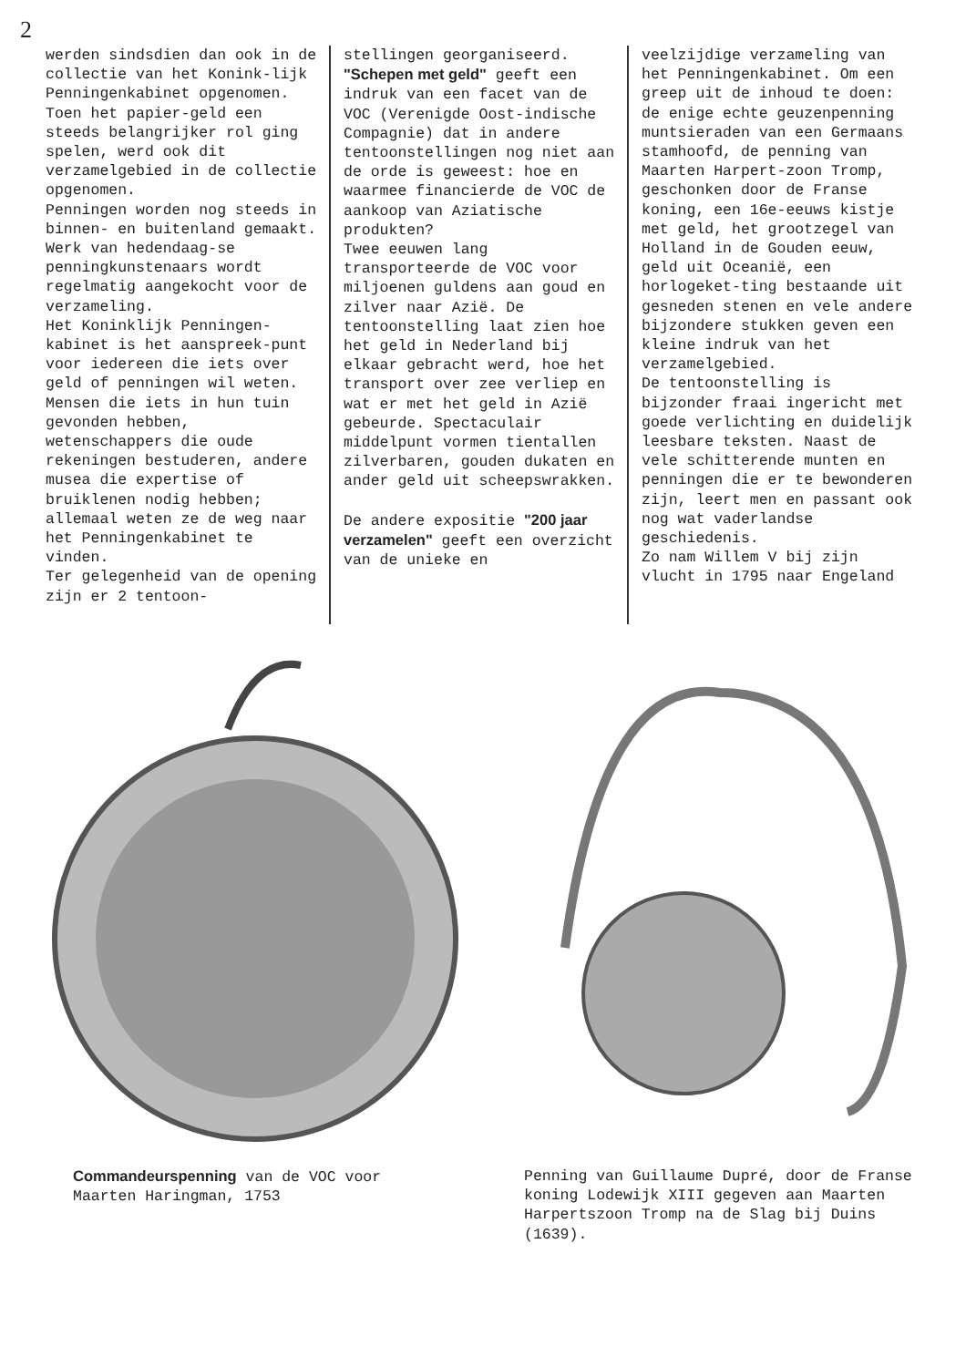2
werden sindsdien dan ook in de collectie van het Konink-lijk Penningenkabinet opgenomen. Toen het papier-geld een steeds belangrijker rol ging spelen, werd ook dit verzamelgebied in de collectie opgenomen.
Penningen worden nog steeds in binnen- en buitenland gemaakt. Werk van hedendaag-se penningkunstenaars wordt regelmatig aangekocht voor de verzameling.
Het Koninklijk Penningen-kabinet is het aanspreek-punt voor iedereen die iets over geld of penningen wil weten. Mensen die iets in hun tuin gevonden hebben, wetenschappers die oude rekeningen bestuderen, andere musea die expertise of bruiklenen nodig hebben; allemaal weten ze de weg naar het Penningenkabinet te vinden.
Ter gelegenheid van de opening zijn er 2 tentoon-
stellingen georganiseerd. "Schepen met geld" geeft een indruk van een facet van de VOC (Verenigde Oost-indische Compagnie) dat in andere tentoonstellingen nog niet aan de orde is geweest: hoe en waarmee financierde de VOC de aankoop van Aziatische produkten?
Twee eeuwen lang transporteerde de VOC voor miljoenen guldens aan goud en zilver naar Azië. De tentoonstelling laat zien hoe het geld in Nederland bij elkaar gebracht werd, hoe het transport over zee verliep en wat er met het geld in Azië gebeurde. Spectaculair middelpunt vormen tientallen zilverbaren, gouden dukaten en ander geld uit scheepswrakken.
De andere expositie "200 jaar verzamelen" geeft een overzicht van de unieke en
veelzijdige verzameling van het Penningenkabinet. Om een greep uit de inhoud te doen: de enige echte geuzenpenning muntsieraden van een Germaans stamhoofd, de penning van Maarten Harpert-zoon Tromp, geschonken door de Franse koning, een 16e-eeuws kistje met geld, het grootzegel van Holland in de Gouden eeuw, geld uit Oceanië, een horlogeket-ting bestaande uit gesneden stenen en vele andere bijzondere stukken geven een kleine indruk van het verzamelgebied.
De tentoonstelling is bijzonder fraai ingericht met goede verlichting en duidelijk leesbare teksten. Naast de vele schitterende munten en penningen die er te bewonderen zijn, leert men en passant ook nog wat vaderlandse geschiedenis.
Zo nam Willem V bij zijn vlucht in 1795 naar Engeland
Commandeurspenning van de VOC voor
Maarten Haringman, 1753
Penning van Guillaume Dupré, door de Franse koning Lodewijk XIII gegeven aan Maarten Harpertszoon Tromp na de Slag bij Duins (1639).